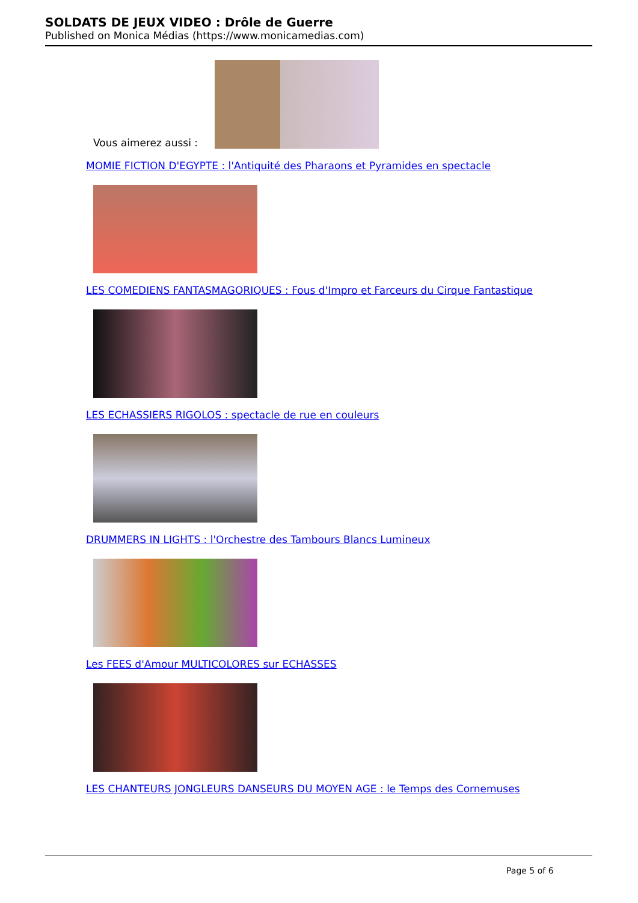SOLDATS DE JEUX VIDEO : Drôle de Guerre
Published on Monica Médias (https://www.monicamedias.com)
Vous aimerez aussi :
MOMIE FICTION D'EGYPTE : l'Antiquité des Pharaons et Pyramides en spectacle
LES COMEDIENS FANTASMAGORIQUES : Fous d'Impro et Farceurs du Cirque Fantastique
LES ECHASSIERS RIGOLOS : spectacle de rue en couleurs
DRUMMERS IN LIGHTS : l'Orchestre des Tambours Blancs Lumineux
Les FEES d'Amour MULTICOLORES sur ECHASSES
LES CHANTEURS JONGLEURS DANSEURS DU MOYEN AGE : le Temps des Cornemuses
Page 5 of 6